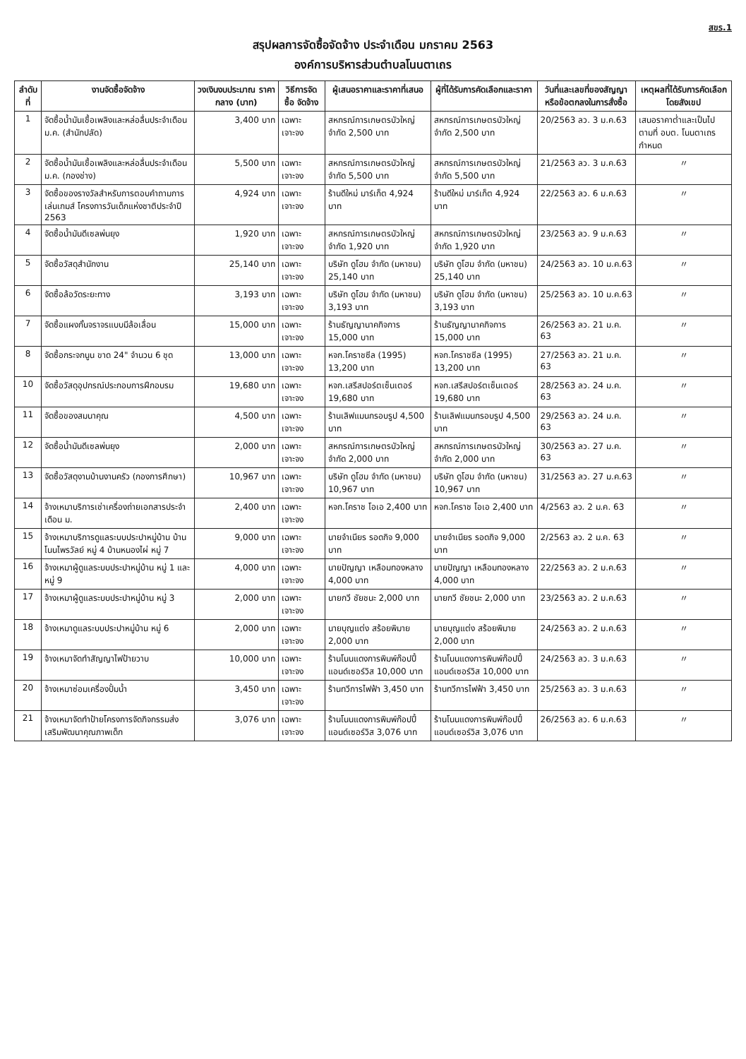สขร.1
สรุปผลการจัดซื้อจัดจ้าง ประจำเดือน มกราคม 2563
องค์การบริหารส่วนตำบลโนนตาเถร
| ลำดับที่ | งานจัดซื้อจัดจ้าง | วงเงินงบประมาณ ราคากลาง (บาท) | วิธีการจัดซื้อ จัดจ้าง | ผู้เสนอราคาและราคาที่เสนอ | ผู้ที่ได้รับการคัดเลือกและราคา | วันที่และเลขที่ของสัญญา หรือข้อตกลงในการสั่งซื้อ | เหตุผลที่ได้รับการคัดเลือกโดยสังเขป |
| --- | --- | --- | --- | --- | --- | --- | --- |
| 1 | จัดซื้อน้ำมันเชื้อเพลิงและหล่อลื่นประจำเดือน ม.ค. (สำนักปลัด) | 3,400 บาท | เฉพาะเจาะจง | สหกรณ์การเกษตรบัวใหญ่ จำกัด 2,500 บาท | สหกรณ์การเกษตรบัวใหญ่ จำกัด 2,500 บาท | 20/2563 ลว. 3 ม.ค.63 | เสนอราคาต่ำและเป็นไปตามที่ อบต. โนนตาเถรกำหนด |
| 2 | จัดซื้อน้ำมันเชื้อเพลิงและหล่อลื่นประจำเดือน ม.ค. (กองช่าง) | 5,500 บาท | เฉพาะเจาะจง | สหกรณ์การเกษตรบัวใหญ่ จำกัด 5,500 บาท | สหกรณ์การเกษตรบัวใหญ่ จำกัด 5,500 บาท | 21/2563 ลว. 3 ม.ค.63 | 〃 |
| 3 | จัดซื้อของรางวัลสำหรับการตอบคำถามการเล่นเกมส์ โครงการวันเด็กแห่งชาติประจำปี 2563 | 4,924 บาท | เฉพาะเจาะจง | ร้านดีใหม่ มาร์เก็ต 4,924 บาท | ร้านดีใหม่ มาร์เก็ต 4,924 บาท | 22/2563 ลว. 6 ม.ค.63 | 〃 |
| 4 | จัดซื้อน้ำมันดีเซลพ่นยุง | 1,920 บาท | เฉพาะเจาะจง | สหกรณ์การเกษตรบัวใหญ่ จำกัด 1,920 บาท | สหกรณ์การเกษตรบัวใหญ่ จำกัด 1,920 บาท | 23/2563 ลว. 9 ม.ค.63 | 〃 |
| 5 | จัดซื้อวัสดุสำนักงาน | 25,140 บาท | เฉพาะเจาะจง | บริษัท ดูโฮม จำกัด (มหาชน) 25,140 บาท | บริษัท ดูโฮม จำกัด (มหาชน) 25,140 บาท | 24/2563 ลว. 10 ม.ค.63 | 〃 |
| 6 | จัดซื้อล้อวัดระยะทาง | 3,193 บาท | เฉพาะเจาะจง | บริษัท ดูโฮม จำกัด (มหาชน) 3,193 บาท | บริษัท ดูโฮม จำกัด (มหาชน) 3,193 บาท | 25/2563 ลว. 10 ม.ค.63 | 〃 |
| 7 | จัดซื้อแผงกั้นจราจรแบบมีล้อเลื่อน | 15,000 บาท | เฉพาะเจาะจง | ร้านธัญญานาคกิจการ 15,000 บาท | ร้านธัญญานาคกิจการ 15,000 บาท | 26/2563 ลว. 21 ม.ค. 63 | 〃 |
| 8 | จัดซื้อกระจกนูน ขาด 24" จำนวน 6 ชุด | 13,000 บาท | เฉพาะเจาะจง | หจก.โคราชซีล (1995) 13,200 บาท | หจก.โคราชซีล (1995) 13,200 บาท | 27/2563 ลว. 21 ม.ค. 63 | 〃 |
| 10 | จัดซื้อวัสดุอุปกรณ์ประกอบการฝึกอบรม | 19,680 บาท | เฉพาะเจาะจง | หจก.เสรีสปอร์ตเซ็นเตอร์ 19,680 บาท | หจก.เสรีสปอร์ตเซ็นเตอร์ 19,680 บาท | 28/2563 ลว. 24 ม.ค. 63 | 〃 |
| 11 | จัดซื้อของสมนาคุณ | 4,500 บาท | เฉพาะเจาะจง | ร้านเลิฟแมนกรอบรูป 4,500 บาท | ร้านเลิฟแมนกรอบรูป 4,500 บาท | 29/2563 ลว. 24 ม.ค. 63 | 〃 |
| 12 | จัดซื้อน้ำมันดีเซลพ่นยุง | 2,000 บาท | เฉพาะเจาะจง | สหกรณ์การเกษตรบัวใหญ่ จำกัด 2,000 บาท | สหกรณ์การเกษตรบัวใหญ่ จำกัด 2,000 บาท | 30/2563 ลว. 27 ม.ค. 63 | 〃 |
| 13 | จัดซื้อวัสดุงานบ้านงานครัว (กองการศึกษา) | 10,967 บาท | เฉพาะเจาะจง | บริษัท ดูโฮม จำกัด (มหาชน) 10,967 บาท | บริษัท ดูโฮม จำกัด (มหาชน) 10,967 บาท | 31/2563 ลว. 27 ม.ค.63 | 〃 |
| 14 | จ้างเหมาบริการเช่าเครื่องถ่ายเอกสารประจำเดือน ม. | 2,400 บาท | เฉพาะเจาะจง | หจก.โคราช โอเอ 2,400 บาท | หจก.โคราช โอเอ 2,400 บาท | 4/2563 ลว. 2 ม.ค. 63 | 〃 |
| 15 | จ้างเหมาบริการดูแลระบบประปาหมู่บ้าน บ้านโนนไพรวัลย์ หมู่ 4 บ้านหนองไผ่ หมู่ 7 | 9,000 บาท | เฉพาะเจาะจง | นายจำเนียร รอดกิจ 9,000 บาท | นายจำเนียร รอดกิจ 9,000 บาท | 2/2563 ลว. 2 ม.ค. 63 | 〃 |
| 16 | จ้างเหมาผู้ดูแลระบบประปาหมู่บ้าน หมู่ 1 และหมู่ 9 | 4,000 บาท | เฉพาะเจาะจง | นายปัญญา เหลือมทองหลาง 4,000 บาท | นายปัญญา เหลือมทองหลาง 4,000 บาท | 22/2563 ลว. 2 ม.ค.63 | 〃 |
| 17 | จ้างเหมาผู้ดูแลระบบประปาหมู่บ้าน หมู่ 3 | 2,000 บาท | เฉพาะเจาะจง | นายกวี ชัยชนะ 2,000 บาท | นายกวี ชัยชนะ 2,000 บาท | 23/2563 ลว. 2 ม.ค.63 | 〃 |
| 18 | จ้างเหมาดูแลระบบประปาหมู่บ้าน หมู่ 6 | 2,000 บาท | เฉพาะเจาะจง | นายบุญแต่ง สร้อยพิมาย 2,000 บาท | นายบุญแต่ง สร้อยพิมาย 2,000 บาท | 24/2563 ลว. 2 ม.ค.63 | 〃 |
| 19 | จ้างเหมาจัดทำสัญญาไฟป้ายวาบ | 10,000 บาท | เฉพาะเจาะจง | ร้านโนนแดงการพิมพ์ก๊อปปี้แอนด์เซอร์วิส 10,000 บาท | ร้านโนนแดงการพิมพ์ก๊อปปี้แอนด์เซอร์วิส 10,000 บาท | 24/2563 ลว. 3 ม.ค.63 | 〃 |
| 20 | จ้างเหมาซ่อมเครื่องปั้มน้ำ | 3,450 บาท | เฉพาะเจาะจง | ร้านทวีการไฟฟ้า 3,450 บาท | ร้านทวีการไฟฟ้า 3,450 บาท | 25/2563 ลว. 3 ม.ค.63 | 〃 |
| 21 | จ้างเหมาจัดทำป้ายโครงการจัดกิจกรรมส่งเสริมพัฒนาคุณภาพเด็ก | 3,076 บาท | เฉพาะเจาะจง | ร้านโนนแดงการพิมพ์ก๊อปปี้แอนด์เซอร์วิส 3,076 บาท | ร้านโนนแดงการพิมพ์ก๊อปปี้แอนด์เซอร์วิส 3,076 บาท | 26/2563 ลว. 6 ม.ค.63 | 〃 |